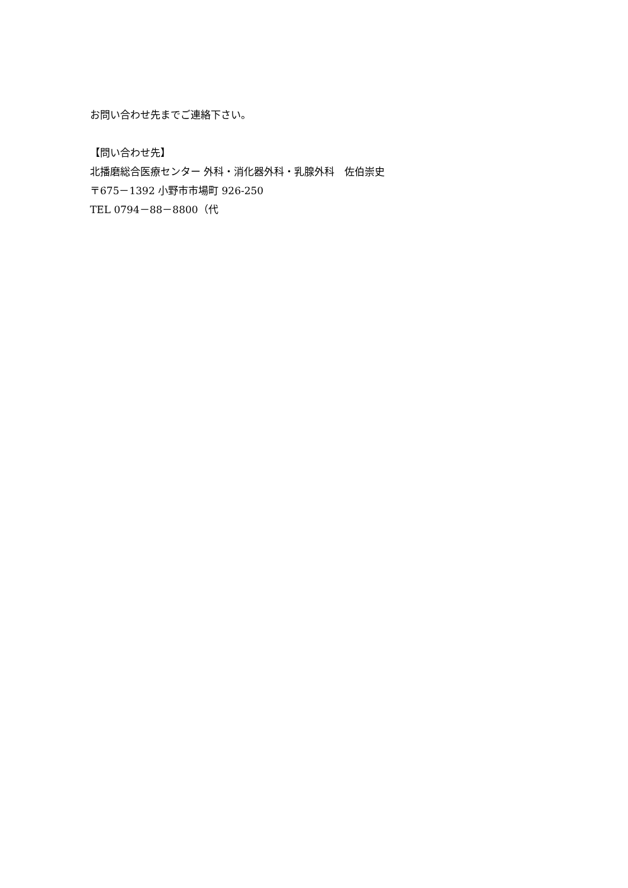お問い合わせ先までご連絡下さい。
【問い合わせ先】
北播磨総合医療センター 外科・消化器外科・乳腺外科　佐伯崇史
〒675－1392 小野市市場町 926-250
TEL 0794－88－8800（代